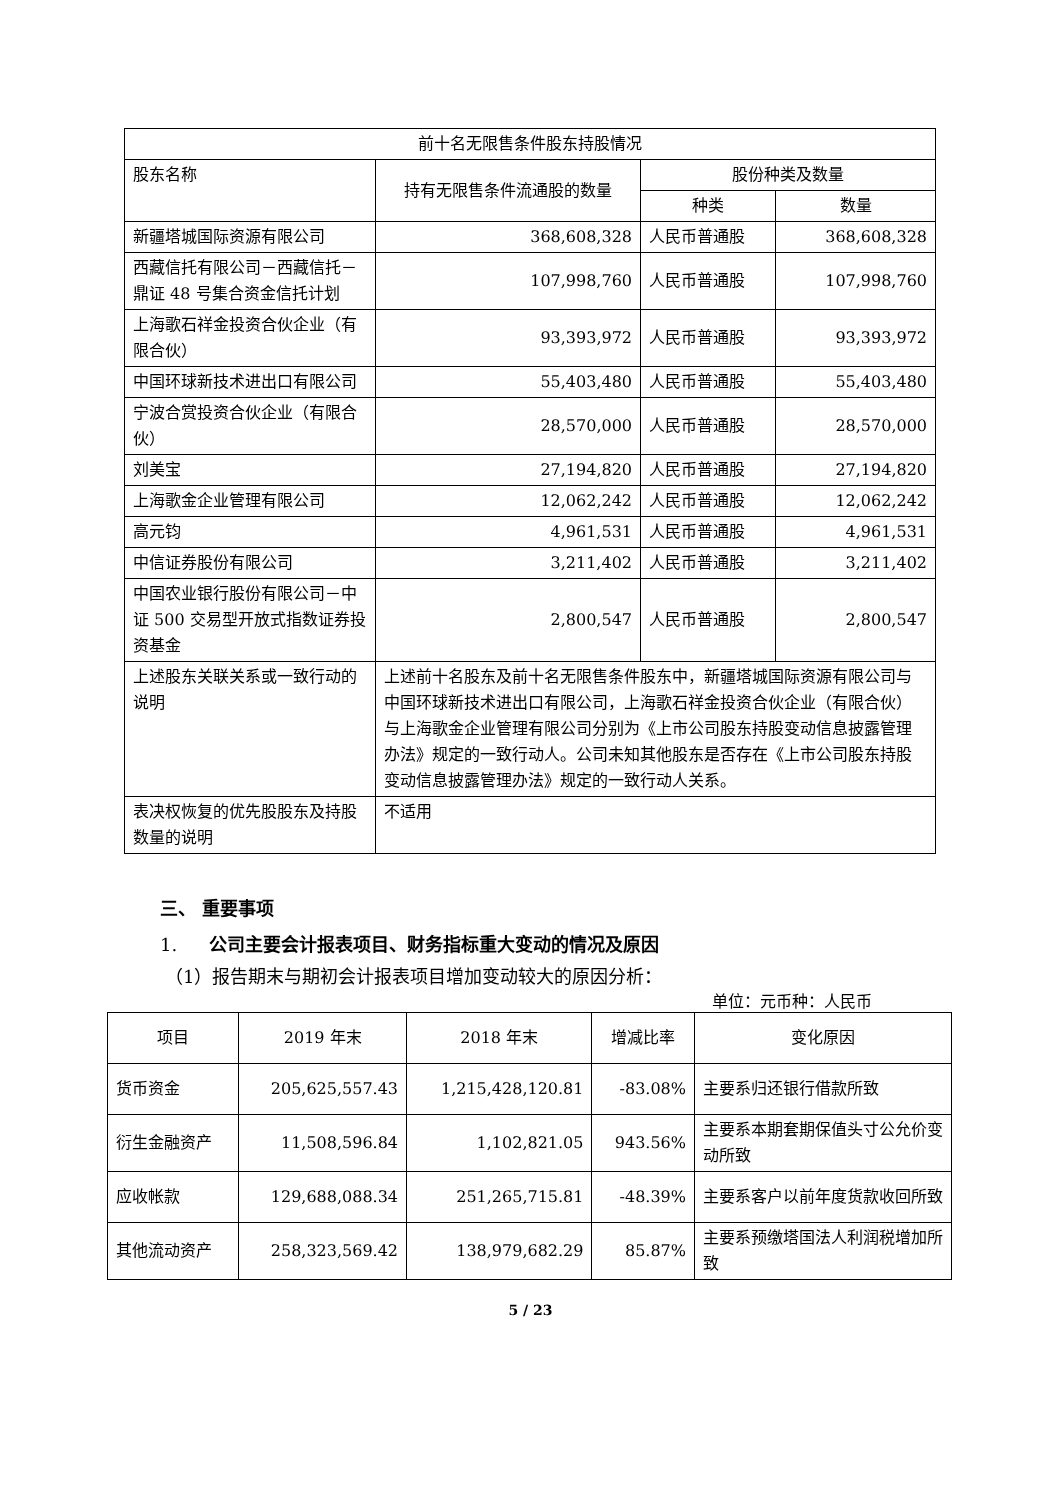| 前十名无限售条件股东持股情况 | | | |
| 股东名称 | 持有无限售条件流通股的数量 | 股份种类及数量 | |
| | | 种类 | 数量 |
| 新疆塔城国际资源有限公司 | 368,608,328 | 人民币普通股 | 368,608,328 |
| 西藏信托有限公司－西藏信托－鼎证 48 号集合资金信托计划 | 107,998,760 | 人民币普通股 | 107,998,760 |
| 上海歌石祥金投资合伙企业（有限合伙） | 93,393,972 | 人民币普通股 | 93,393,972 |
| 中国环球新技术进出口有限公司 | 55,403,480 | 人民币普通股 | 55,403,480 |
| 宁波合赏投资合伙企业（有限合伙） | 28,570,000 | 人民币普通股 | 28,570,000 |
| 刘美宝 | 27,194,820 | 人民币普通股 | 27,194,820 |
| 上海歌金企业管理有限公司 | 12,062,242 | 人民币普通股 | 12,062,242 |
| 高元钧 | 4,961,531 | 人民币普通股 | 4,961,531 |
| 中信证券股份有限公司 | 3,211,402 | 人民币普通股 | 3,211,402 |
| 中国农业银行股份有限公司－中证 500 交易型开放式指数证券投资基金 | 2,800,547 | 人民币普通股 | 2,800,547 |
| 上述股东关联关系或一致行动的说明 | 上述前十名股东及前十名无限售条件股东中，新疆塔城国际资源有限公司与中国环球新技术进出口有限公司，上海歌石祥金投资合伙企业（有限合伙）与上海歌金企业管理有限公司分别为《上市公司股东持股变动信息披露管理办法》规定的一致行动人。公司未知其他股东是否存在《上市公司股东持股变动信息披露管理办法》规定的一致行动人关系。 | | |
| 表决权恢复的优先股股东及持股数量的说明 | 不适用 | | |
三、 重要事项
1. 公司主要会计报表项目、财务指标重大变动的情况及原因
（1）报告期末与期初会计报表项目增加变动较大的原因分析：
单位：元币种：人民币
| 项目 | 2019 年末 | 2018 年末 | 增减比率 | 变化原因 |
| 货币资金 | 205,625,557.43 | 1,215,428,120.81 | -83.08% | 主要系归还银行借款所致 |
| 衍生金融资产 | 11,508,596.84 | 1,102,821.05 | 943.56% | 主要系本期套期保值头寸公允价变动所致 |
| 应收帐款 | 129,688,088.34 | 251,265,715.81 | -48.39% | 主要系客户以前年度货款收回所致 |
| 其他流动资产 | 258,323,569.42 | 138,979,682.29 | 85.87% | 主要系预缴塔国法人利润税增加所致 |
5 / 23